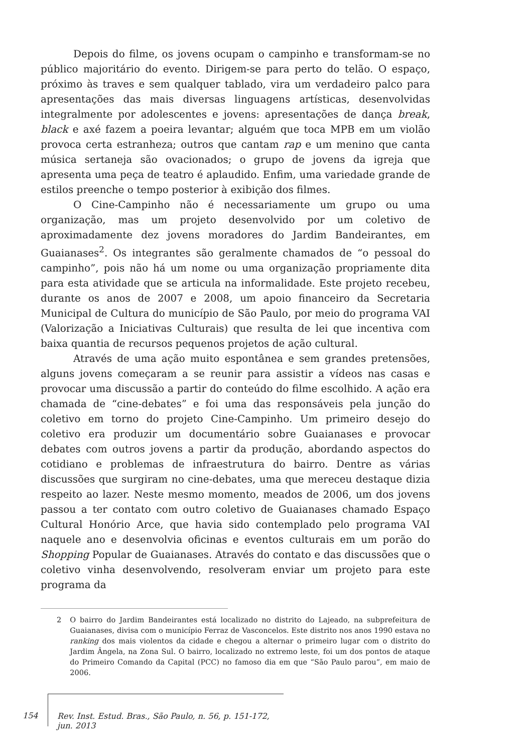Depois do filme, os jovens ocupam o campinho e transformam-se no público majoritário do evento. Dirigem-se para perto do telão. O espaço, próximo às traves e sem qualquer tablado, vira um verdadeiro palco para apresentações das mais diversas linguagens artísticas, desenvolvidas integralmente por adolescentes e jovens: apresentações de dança break, black e axé fazem a poeira levantar; alguém que toca MPB em um violão provoca certa estranheza; outros que cantam rap e um menino que canta música sertaneja são ovacionados; o grupo de jovens da igreja que apresenta uma peça de teatro é aplaudido. Enfim, uma variedade grande de estilos preenche o tempo posterior à exibição dos filmes.
O Cine-Campinho não é necessariamente um grupo ou uma organização, mas um projeto desenvolvido por um coletivo de aproximadamente dez jovens moradores do Jardim Bandeirantes, em Guaianases<sup>2</sup>. Os integrantes são geralmente chamados de “o pessoal do campinho”, pois não há um nome ou uma organização propriamente dita para esta atividade que se articula na informalidade. Este projeto recebeu, durante os anos de 2007 e 2008, um apoio financeiro da Secretaria Municipal de Cultura do município de São Paulo, por meio do programa VAI (Valorização a Iniciativas Culturais) que resulta de lei que incentiva com baixa quantia de recursos pequenos projetos de ação cultural.
Através de uma ação muito espontânea e sem grandes pretensões, alguns jovens começaram a se reunir para assistir a vídeos nas casas e provocar uma discussão a partir do conteúdo do filme escolhido. A ação era chamada de “cine-debates” e foi uma das responsáveis pela junção do coletivo em torno do projeto Cine-Campinho. Um primeiro desejo do coletivo era produzir um documentário sobre Guaianases e provocar debates com outros jovens a partir da produção, abordando aspectos do cotidiano e problemas de infraestrutura do bairro. Dentre as várias discussões que surgiram no cine-debates, uma que mereceu destaque dizia respeito ao lazer. Neste mesmo momento, meados de 2006, um dos jovens passou a ter contato com outro coletivo de Guaianases chamado Espaço Cultural Honório Arce, que havia sido contemplado pelo programa VAI naquele ano e desenvolvia oficinas e eventos culturais em um porão do Shopping Popular de Guaianases. Através do contato e das discussões que o coletivo vinha desenvolvendo, resolveram enviar um projeto para este programa da
2 O bairro do Jardim Bandeirantes está localizado no distrito do Lajeado, na subprefeitura de Guaianases, divisa com o município Ferraz de Vasconcelos. Este distrito nos anos 1990 estava no ranking dos mais violentos da cidade e chegou a alternar o primeiro lugar com o distrito do Jardim Ângela, na Zona Sul. O bairro, localizado no extremo leste, foi um dos pontos de ataque do Primeiro Comando da Capital (PCC) no famoso dia em que “São Paulo parou”, em maio de 2006.
154
Rev. Inst. Estud. Bras., São Paulo, n. 56, p. 151-172, jun. 2013